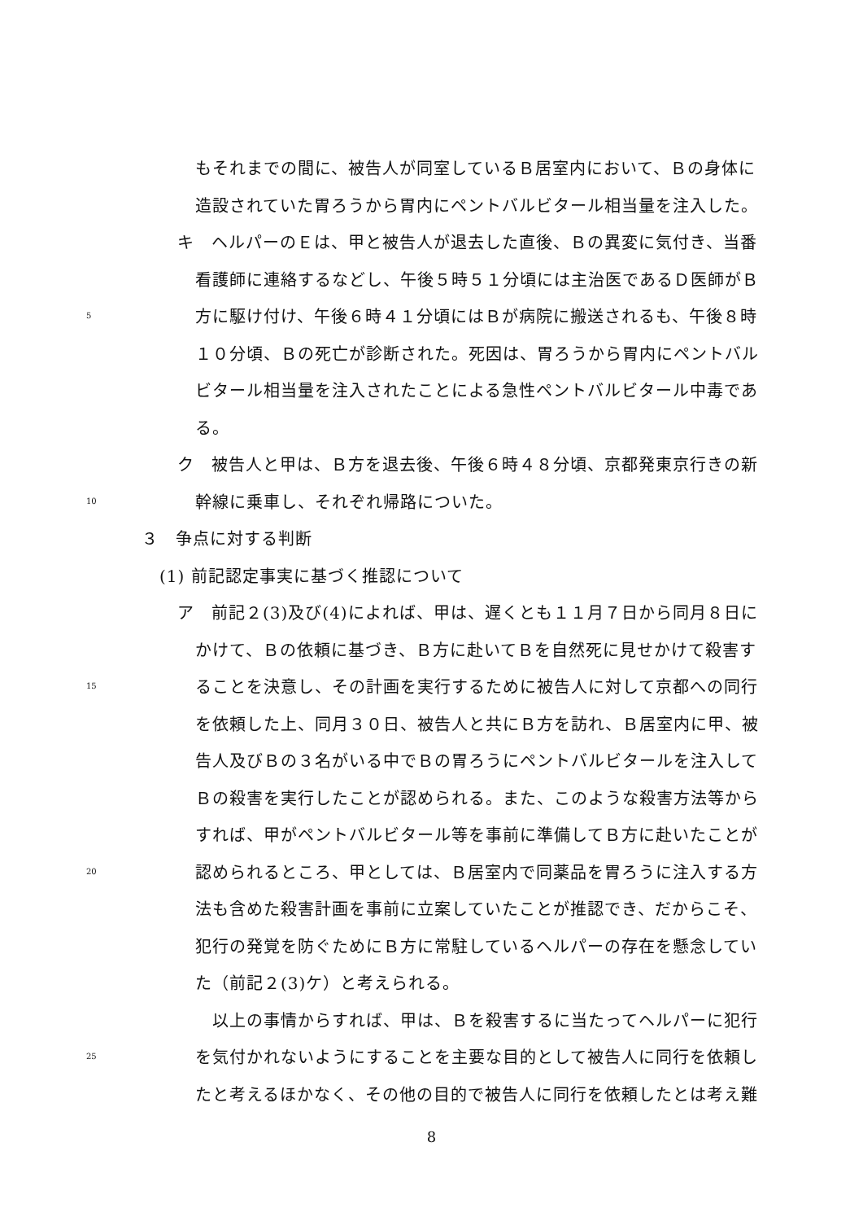もそれまでの間に、被告人が同室しているＢ居室内において、Ｂの身体に
造設されていた胃ろうから胃内にペントバルビタール相当量を注入した。
キ　ヘルパーのＥは、甲と被告人が退去した直後、Ｂの異変に気付き、当番
看護師に連絡するなどし、午後５時５１分頃には主治医であるＤ医師がＢ
5 方に駆け付け、午後６時４１分頃にはＢが病院に搬送されるも、午後８時
１０分頃、Ｂの死亡が診断された。死因は、胃ろうから胃内にペントバル
ビタール相当量を注入されたことによる急性ペントバルビタール中毒であ
る。
ク　被告人と甲は、Ｂ方を退去後、午後６時４８分頃、京都発東京行きの新
10 幹線に乗車し、それぞれ帰路についた。
３　争点に対する判断
(1) 前記認定事実に基づく推認について
ア　前記２(3)及び(4)によれば、甲は、遅くとも１１月７日から同月８日に
かけて、Ｂの依頼に基づき、Ｂ方に赴いてＢを自然死に見せかけて殺害す
15 ることを決意し、その計画を実行するために被告人に対して京都への同行
を依頼した上、同月３０日、被告人と共にＢ方を訪れ、Ｂ居室内に甲、被
告人及びＢの３名がいる中でＢの胃ろうにペントバルビタールを注入して
Ｂの殺害を実行したことが認められる。また、このような殺害方法等から
すれば、甲がペントバルビタール等を事前に準備してＢ方に赴いたことが
20 認められるところ、甲としては、Ｂ居室内で同薬品を胃ろうに注入する方
法も含めた殺害計画を事前に立案していたことが推認でき、だからこそ、
犯行の発覚を防ぐためにＢ方に常駐しているヘルパーの存在を懸念してい
た（前記２(3)ケ）と考えられる。
　以上の事情からすれば、甲は、Ｂを殺害するに当たってヘルパーに犯行
25 を気付かれないようにすることを主要な目的として被告人に同行を依頼し
たと考えるほかなく、その他の目的で被告人に同行を依頼したとは考え難
8